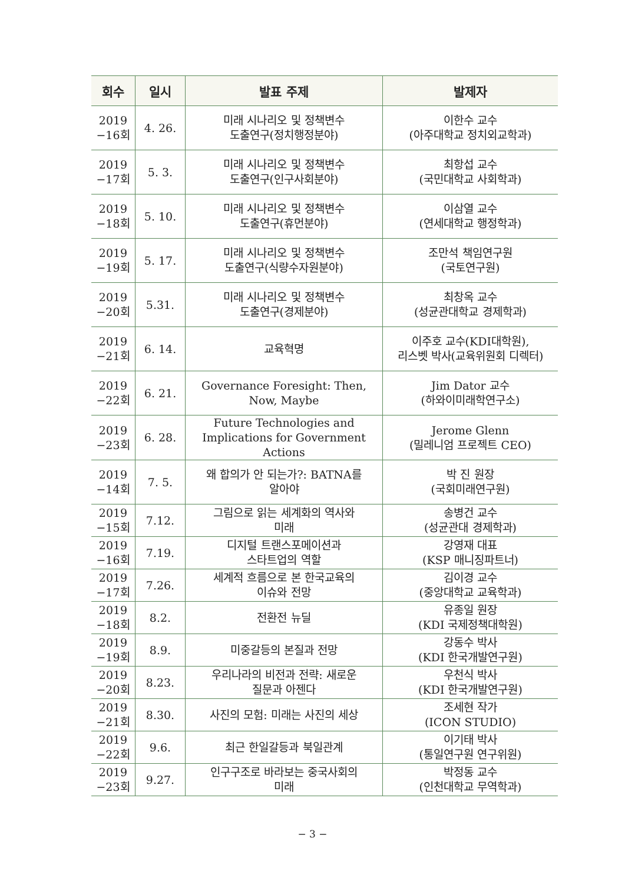| 회수 | 일시 | 발표 주제 | 발제자 |
| --- | --- | --- | --- |
| 2019 −16회 | 4. 26. | 미래 시나리오 및 정책변수 도출연구(정치행정분야) | 이한수 교수 (아주대학교 정치외교학과) |
| 2019 −17회 | 5. 3. | 미래 시나리오 및 정책변수 도출연구(인구사회분야) | 최항섭 교수 (국민대학교 사회학과) |
| 2019 −18회 | 5. 10. | 미래 시나리오 및 정책변수 도출연구(휴먼분야) | 이삼열 교수 (연세대학교 행정학과) |
| 2019 −19회 | 5. 17. | 미래 시나리오 및 정책변수 도출연구(식량수자원분야) | 조만석 책임연구원 (국토연구원) |
| 2019 −20회 | 5.31. | 미래 시나리오 및 정책변수 도출연구(경제분야) | 최창옥 교수 (성균관대학교 경제학과) |
| 2019 −21회 | 6. 14. | 교육혁명 | 이주호 교수(KDI대학원), 리스벳 박사(교육위원회 디렉터) |
| 2019 −22회 | 6. 21. | Governance Foresight: Then, Now, Maybe | Jim Dator 교수 (하와이미래학연구소) |
| 2019 −23회 | 6. 28. | Future Technologies and Implications for Government Actions | Jerome Glenn (밀레니엄 프로젝트 CEO) |
| 2019 −14회 | 7. 5. | 왜 합의가 안 되는가?: BATNA를 알아야 | 박 진 원장 (국회미래연구원) |
| 2019 −15회 | 7.12. | 그림으로 읽는 세계화의 역사와 미래 | 송병건 교수 (성균관대 경제학과) |
| 2019 −16회 | 7.19. | 디지털 트랜스포메이션과 스타트업의 역할 | 강영재 대표 (KSP 매니징파트너) |
| 2019 −17회 | 7.26. | 세계적 흐름으로 본 한국교육의 이슈와 전망 | 김이경 교수 (중앙대학교 교육학과) |
| 2019 −18회 | 8.2. | 전환전 뉴딜 | 유종일 원장 (KDI 국제정책대학원) |
| 2019 −19회 | 8.9. | 미중갈등의 본질과 전망 | 강동수 박사 (KDI 한국개발연구원) |
| 2019 −20회 | 8.23. | 우리나라의 비전과 전략: 새로운 질문과 아젠다 | 우천식 박사 (KDI 한국개발연구원) |
| 2019 −21회 | 8.30. | 사진의 모험: 미래는 사진의 세상 | 조세현 작가 (ICON STUDIO) |
| 2019 −22회 | 9.6. | 최근 한일갈등과 북일관계 | 이기태 박사 (통일연구원 연구위원) |
| 2019 −23회 | 9.27. | 인구구조로 바라보는 중국사회의 미래 | 박정동 교수 (인천대학교 무역학과) |
− 3 −